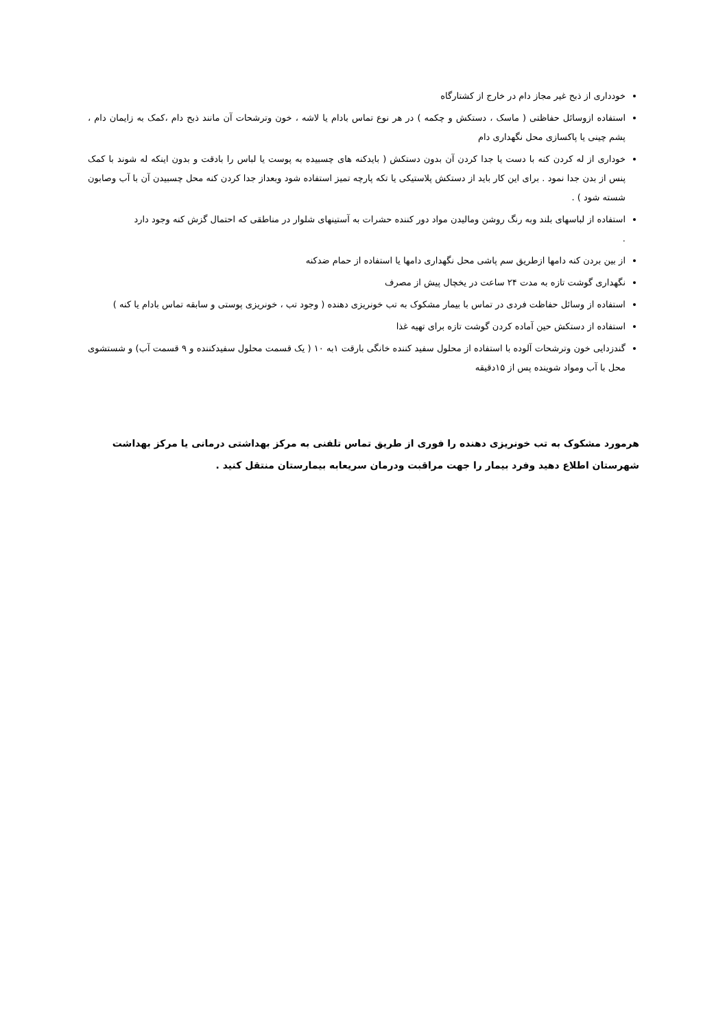خودداری از ذبح غیر مجاز دام در خارج از کشتارگاه
استفاده ازوسائل حفاظتی ( ماسک ، دستکش و چکمه ) در هر نوع تماس بادام یا لاشه ، خون وترشحات آن مانند ذبح دام ،کمک به زایمان دام ، پشم چینی یا پاکسازی محل نگهداری دام
خوداری از له کردن کنه با دست یا جدا کردن آن بدون دستکش ( بایدکنه های چسبیده به پوست یا لباس را بادقت و بدون اینکه له شوند با کمک پنس از بدن جدا نمود . برای این کار باید از دستکش پلاستیکی یا تکه پارچه تمیز استفاده شود وبعداز جدا کردن کنه محل چسبیدن آن با آب وصابون شسته شود ) .
استفاده از لباسهای بلند وبه رنگ روشن ومالیدن مواد دور کننده حشرات به آستینهای شلوار در مناطقی که احتمال گزش کنه وجود دارد
.
از بین بردن کنه دامها ازطریق سم پاشی محل نگهداری دامها یا استفاده از حمام ضدکنه
نگهداری گوشت تازه به مدت ۲۴ ساعت در یخچال پیش از مصرف
استفاده از وسائل حفاظت فردی در تماس با بیمار مشکوک به تب خونریزی دهنده ( وجود تب ، خونریزی پوستی و سابقه تماس بادام یا کنه )
استفاده از دستکش حین آماده کردن گوشت تازه برای تهیه غذا
گندزدایی خون وترشحات آلوده با استفاده از محلول سفید کننده خانگی بارقت ۱به ۱۰ ( یک قسمت محلول سفیدکننده و ۹ قسمت آب) و شستشوی محل با آب ومواد شوینده پس از ۱۵دقیقه
هرمورد مشکوک به تب خونریزی دهنده را فوری از طریق تماس تلفنی به مرکز بهداشتی درمانی یا مرکز بهداشت شهرستان اطلاع دهید وفرد بیمار را جهت مراقبت ودرمان سریعابه بیمارستان منتقل کنید .